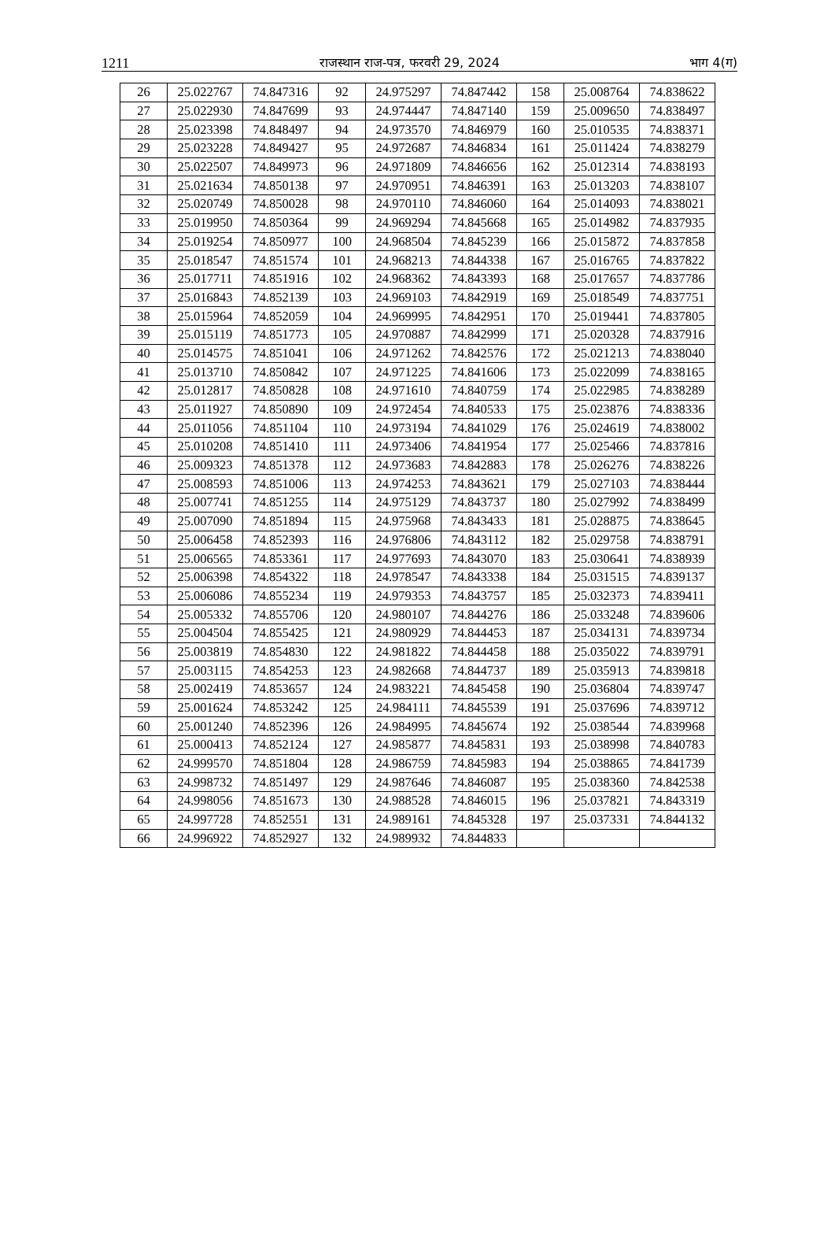1211 राजस्थान राज-पत्र, फरवरी 29, 2024 भाग 4(ग)
| 26 | 25.022767 | 74.847316 | 92 | 24.975297 | 74.847442 | 158 | 25.008764 | 74.838622 |
| 27 | 25.022930 | 74.847699 | 93 | 24.974447 | 74.847140 | 159 | 25.009650 | 74.838497 |
| 28 | 25.023398 | 74.848497 | 94 | 24.973570 | 74.846979 | 160 | 25.010535 | 74.838371 |
| 29 | 25.023228 | 74.849427 | 95 | 24.972687 | 74.846834 | 161 | 25.011424 | 74.838279 |
| 30 | 25.022507 | 74.849973 | 96 | 24.971809 | 74.846656 | 162 | 25.012314 | 74.838193 |
| 31 | 25.021634 | 74.850138 | 97 | 24.970951 | 74.846391 | 163 | 25.013203 | 74.838107 |
| 32 | 25.020749 | 74.850028 | 98 | 24.970110 | 74.846060 | 164 | 25.014093 | 74.838021 |
| 33 | 25.019950 | 74.850364 | 99 | 24.969294 | 74.845668 | 165 | 25.014982 | 74.837935 |
| 34 | 25.019254 | 74.850977 | 100 | 24.968504 | 74.845239 | 166 | 25.015872 | 74.837858 |
| 35 | 25.018547 | 74.851574 | 101 | 24.968213 | 74.844338 | 167 | 25.016765 | 74.837822 |
| 36 | 25.017711 | 74.851916 | 102 | 24.968362 | 74.843393 | 168 | 25.017657 | 74.837786 |
| 37 | 25.016843 | 74.852139 | 103 | 24.969103 | 74.842919 | 169 | 25.018549 | 74.837751 |
| 38 | 25.015964 | 74.852059 | 104 | 24.969995 | 74.842951 | 170 | 25.019441 | 74.837805 |
| 39 | 25.015119 | 74.851773 | 105 | 24.970887 | 74.842999 | 171 | 25.020328 | 74.837916 |
| 40 | 25.014575 | 74.851041 | 106 | 24.971262 | 74.842576 | 172 | 25.021213 | 74.838040 |
| 41 | 25.013710 | 74.850842 | 107 | 24.971225 | 74.841606 | 173 | 25.022099 | 74.838165 |
| 42 | 25.012817 | 74.850828 | 108 | 24.971610 | 74.840759 | 174 | 25.022985 | 74.838289 |
| 43 | 25.011927 | 74.850890 | 109 | 24.972454 | 74.840533 | 175 | 25.023876 | 74.838336 |
| 44 | 25.011056 | 74.851104 | 110 | 24.973194 | 74.841029 | 176 | 25.024619 | 74.838002 |
| 45 | 25.010208 | 74.851410 | 111 | 24.973406 | 74.841954 | 177 | 25.025466 | 74.837816 |
| 46 | 25.009323 | 74.851378 | 112 | 24.973683 | 74.842883 | 178 | 25.026276 | 74.838226 |
| 47 | 25.008593 | 74.851006 | 113 | 24.974253 | 74.843621 | 179 | 25.027103 | 74.838444 |
| 48 | 25.007741 | 74.851255 | 114 | 24.975129 | 74.843737 | 180 | 25.027992 | 74.838499 |
| 49 | 25.007090 | 74.851894 | 115 | 24.975968 | 74.843433 | 181 | 25.028875 | 74.838645 |
| 50 | 25.006458 | 74.852393 | 116 | 24.976806 | 74.843112 | 182 | 25.029758 | 74.838791 |
| 51 | 25.006565 | 74.853361 | 117 | 24.977693 | 74.843070 | 183 | 25.030641 | 74.838939 |
| 52 | 25.006398 | 74.854322 | 118 | 24.978547 | 74.843338 | 184 | 25.031515 | 74.839137 |
| 53 | 25.006086 | 74.855234 | 119 | 24.979353 | 74.843757 | 185 | 25.032373 | 74.839411 |
| 54 | 25.005332 | 74.855706 | 120 | 24.980107 | 74.844276 | 186 | 25.033248 | 74.839606 |
| 55 | 25.004504 | 74.855425 | 121 | 24.980929 | 74.844453 | 187 | 25.034131 | 74.839734 |
| 56 | 25.003819 | 74.854830 | 122 | 24.981822 | 74.844458 | 188 | 25.035022 | 74.839791 |
| 57 | 25.003115 | 74.854253 | 123 | 24.982668 | 74.844737 | 189 | 25.035913 | 74.839818 |
| 58 | 25.002419 | 74.853657 | 124 | 24.983221 | 74.845458 | 190 | 25.036804 | 74.839747 |
| 59 | 25.001624 | 74.853242 | 125 | 24.984111 | 74.845539 | 191 | 25.037696 | 74.839712 |
| 60 | 25.001240 | 74.852396 | 126 | 24.984995 | 74.845674 | 192 | 25.038544 | 74.839968 |
| 61 | 25.000413 | 74.852124 | 127 | 24.985877 | 74.845831 | 193 | 25.038998 | 74.840783 |
| 62 | 24.999570 | 74.851804 | 128 | 24.986759 | 74.845983 | 194 | 25.038865 | 74.841739 |
| 63 | 24.998732 | 74.851497 | 129 | 24.987646 | 74.846087 | 195 | 25.038360 | 74.842538 |
| 64 | 24.998056 | 74.851673 | 130 | 24.988528 | 74.846015 | 196 | 25.037821 | 74.843319 |
| 65 | 24.997728 | 74.852551 | 131 | 24.989161 | 74.845328 | 197 | 25.037331 | 74.844132 |
| 66 | 24.996922 | 74.852927 | 132 | 24.989932 | 74.844833 | | | |